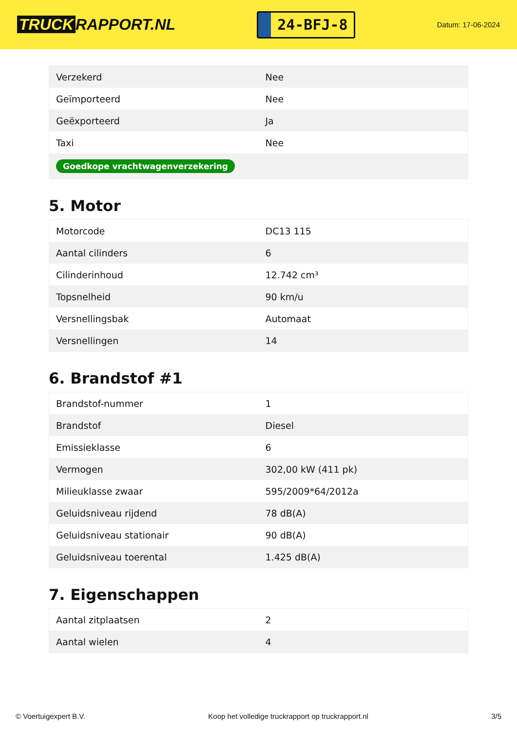TRUCK RAPPORT.NL
24-BFJ-8
Datum: 17-06-2024
| Verzekerd | Nee |
| Geïmporteerd | Nee |
| Geëxporteerd | Ja |
| Taxi | Nee |
| Goedkope vrachtwagenverzekering | |
5. Motor
| Motorcode | DC13 115 |
| Aantal cilinders | 6 |
| Cilinderinhoud | 12.742 cm³ |
| Topsnelheid | 90 km/u |
| Versnellingsbak | Automaat |
| Versnellingen | 14 |
6. Brandstof #1
| Brandstof-nummer | 1 |
| Brandstof | Diesel |
| Emissieklasse | 6 |
| Vermogen | 302,00 kW (411 pk) |
| Milieuklasse zwaar | 595/2009*64/2012a |
| Geluidsniveau rijdend | 78 dB(A) |
| Geluidsniveau stationair | 90 dB(A) |
| Geluidsniveau toerental | 1.425 dB(A) |
7. Eigenschappen
| Aantal zitplaatsen | 2 |
| Aantal wielen | 4 |
© Voertuigexpert B.V. Koop het volledige truckrapport op truckrapport.nl 3/5